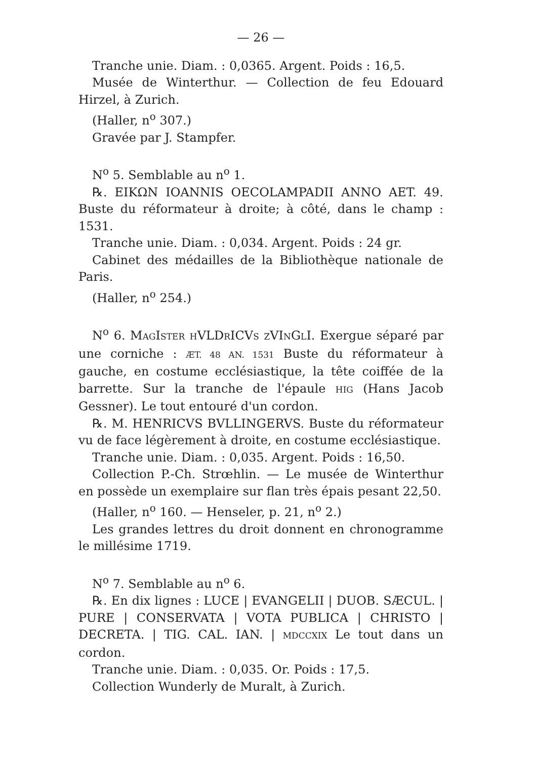— 26 —
Tranche unie. Diam. : 0,0365. Argent. Poids : 16,5.
Musée de Winterthur. — Collection de feu Edouard Hirzel, à Zurich.
(Haller, n<sup>o</sup> 307.)
Gravée par J. Stampfer.
N<sup>o</sup> 5. Semblable au n<sup>o</sup> 1.
℞. ΕΙΚΩΝ IOANNIS OECOLAMPADII ANNO AET. 49. Buste du réformateur à droite; à côté, dans le champ : 1531.
Tranche unie. Diam. : 0,034. Argent. Poids : 24 gr.
Cabinet des médailles de la Bibliothèque nationale de Paris.
(Haller, n<sup>o</sup> 254.)
N<sup>o</sup> 6. MAGISTER HVLDRICVS ZVINGLI. Exergue séparé par une corniche : ÆT. 48 AN. 1531 Buste du réformateur à gauche, en costume ecclésiastique, la tête coiffée de la barrette. Sur la tranche de l'épaule HIG (Hans Jacob Gessner). Le tout entouré d'un cordon.
℞. M. HENRICVS BVLLINGERVS. Buste du réformateur vu de face légèrement à droite, en costume ecclésiastique.
Tranche unie. Diam. : 0,035. Argent. Poids : 16,50.
Collection P.-Ch. Strœhlin. — Le musée de Winterthur en possède un exemplaire sur flan très épais pesant 22,50.
(Haller, n<sup>o</sup> 160. — Henseler, p. 21, n<sup>o</sup> 2.)
Les grandes lettres du droit donnent en chronogramme le millésime 1719.
N<sup>o</sup> 7. Semblable au n<sup>o</sup> 6.
℞. En dix lignes : LUCE | EVANGELII | DUOB. SÆCUL. | PURE | CONSERVATA | VOTA PUBLICA | CHRISTO | DECRETA. | TIG. CAL. IAN. | MDCCXIX Le tout dans un cordon.
Tranche unie. Diam. : 0,035. Or. Poids : 17,5.
Collection Wunderly de Muralt, à Zurich.